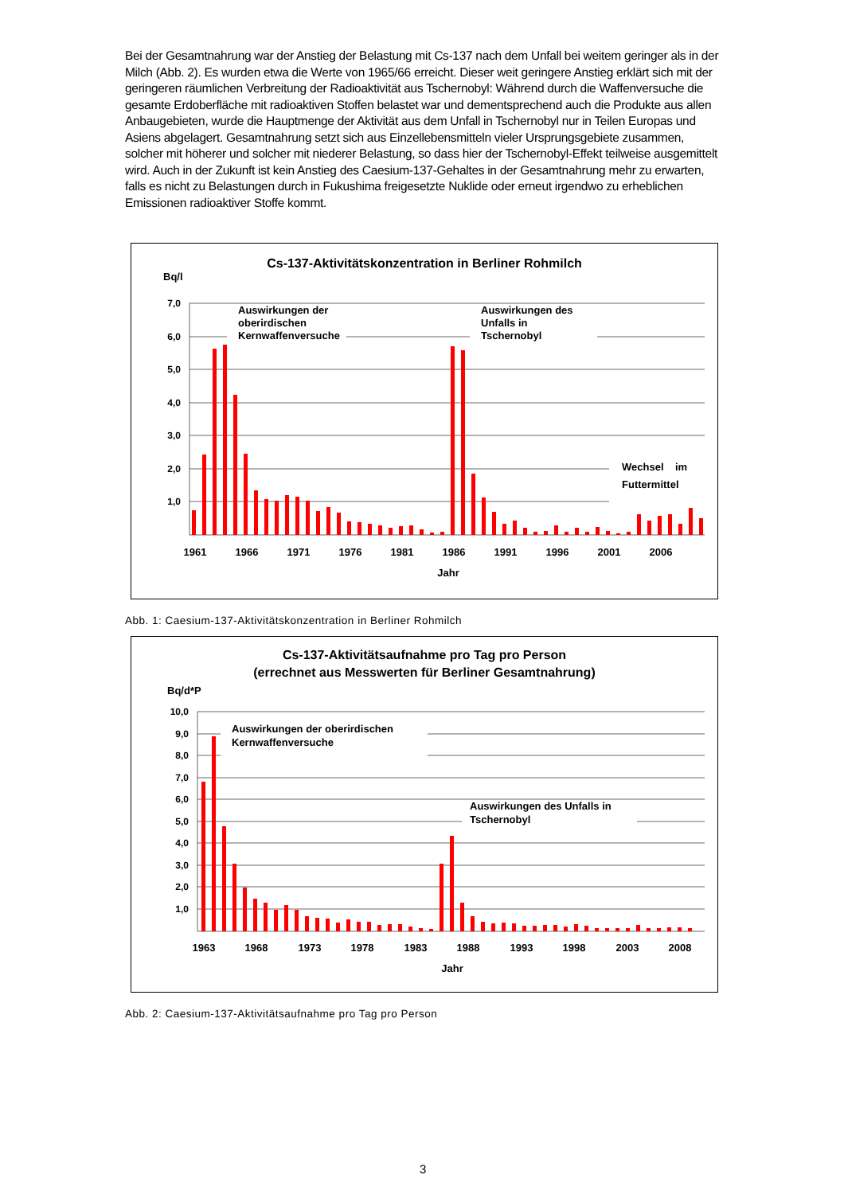Bei der Gesamtnahrung war der Anstieg der Belastung mit Cs-137 nach dem Unfall bei weitem geringer als in der Milch (Abb. 2). Es wurden etwa die Werte von 1965/66 erreicht. Dieser weit geringere Anstieg erklärt sich mit der geringeren räumlichen Verbreitung der Radioaktivität aus Tschernobyl: Während durch die Waffenversuche die gesamte Erdoberfläche mit radioaktiven Stoffen belastet war und dementsprechend auch die Produkte aus allen Anbaugebieten, wurde die Hauptmenge der Aktivität aus dem Unfall in Tschernobyl nur in Teilen Europas und Asiens abgelagert. Gesamtnahrung setzt sich aus Einzellebensmitteln vieler Ursprungsgebiete zusammen, solcher mit höherer und solcher mit niederer Belastung, so dass hier der Tschernobyl-Effekt teilweise ausgemittelt wird. Auch in der Zukunft ist kein Anstieg des Caesium-137-Gehaltes in der Gesamtnahrung mehr zu erwarten, falls es nicht zu Belastungen durch in Fukushima freigesetzte Nuklide oder erneut irgendwo zu erheblichen Emissionen radioaktiver Stoffe kommt.
Cs-137-Aktivitätskonzentration in Berliner Rohmilch
Bq/l
7,0
6,0
5,0
4,0
3,0
2,0
1,0
Auswirkungen der
oberirdischen
Kernwaffenversuche
Auswirkungen des
Unfalls in
Tschernobyl
Wechsel im
Futtermittel
1961
1966
1971
1976
1981
1986
1991
1996
2001
2006
Jahr
Abb. 1: Caesium-137-Aktivitätskonzentration in Berliner Rohmilch
Cs-137-Aktivitätsaufnahme pro Tag pro Person
(errechnet aus Messwerten für Berliner Gesamtnahrung)
Bq/d*P
10,0
9,0
8,0
7,0
6,0
5,0
4,0
3,0
2,0
1,0
Auswirkungen der oberirdischen
Kernwaffenversuche
Auswirkungen des Unfalls in
Tschernobyl
1963
1968
1973
1978
1983
1988
1993
1998
2003
2008
Jahr
Abb. 2: Caesium-137-Aktivitätsaufnahme pro Tag pro Person
3